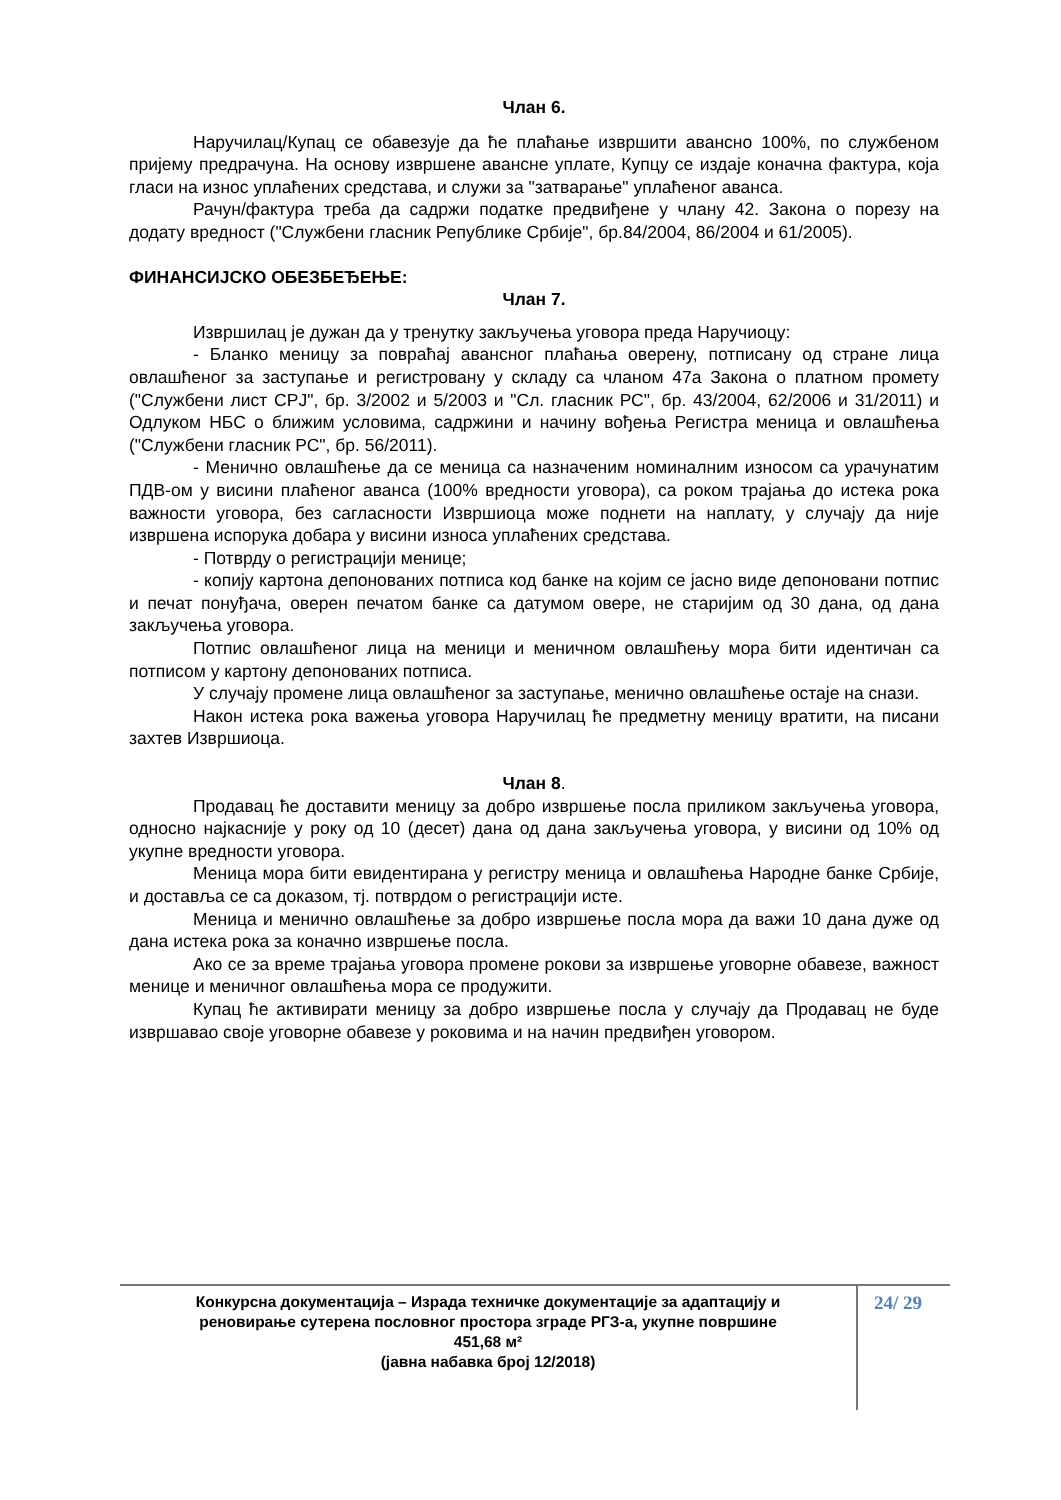Члан 6.
Наручилац/Купац се обавезује да ће плаћање извршити авансно 100%, по службеном пријему предрачуна. На основу извршене авансне уплате, Купцу се издаје коначна фактура, која гласи на износ уплаћених средстава, и служи за "затварање" уплаћеног аванса.
Рачун/фактура треба да садржи податке предвиђене у члану 42. Закона о порезу на додату вредност ("Службени гласник Републике Србије", бр.84/2004, 86/2004 и 61/2005).
ФИНАНСИЈСКО ОБЕЗБЕЂЕЊЕ:
Члан 7.
Извршилац је дужан да у тренутку закључења уговора преда Наручиоцу:
- Бланко меницу за повраћај авансног плаћања оверену, потписану од стране лица овлашћеног за заступање и регистровану у складу са чланом 47а Закона о платном промету ("Службени лист СРЈ", бр. 3/2002 и 5/2003 и "Сл. гласник РС", бр. 43/2004, 62/2006 и 31/2011) и Одлуком НБС о ближим условима, садржини и начину вођења Регистра меница и овлашћења ("Службени гласник РС", бр. 56/2011).
- Менично овлашћење да се меница са назначеним номиналним износом са урачунатим ПДВ-ом у висини плаћеног аванса (100% вредности уговора), са роком трајања до истека рока важности уговора, без сагласности Извршиоца може поднети на наплату, у случају да није извршена испорука добара у висини износа уплаћених средстава.
- Потврду о регистрацији менице;
- копију картона депонованих потписа код банке на којим се јасно виде депоновани потпис и печат понуђача, оверен печатом банке са датумом овере, не старијим од 30 дана, од дана закључења уговора.
Потпис овлашћеног лица на меници и меничном овлашћењу мора бити идентичан са потписом у картону депонованих потписа.
У случају промене лица овлашћеног за заступање, менично овлашћење остаје на снази.
Након истека рока важења уговора Наручилац ће предметну меницу вратити, на писани захтев Извршиоца.
Члан 8.
Продавац ће доставити меницу за добро извршење посла приликом закључења уговора, односно најкасније у року од 10 (десет) дана од дана закључења уговора, у висини од 10% од укупне вредности уговора.
Меница мора бити евидентирана у регистру меница и овлашћења Народне банке Србије, и доставља се са доказом, тј. потврдом о регистрацији исте.
Меница и менично овлашћење за добро извршење посла мора да важи 10 дана дуже од дана истека рока за коначно извршење посла.
Ако се за време трајања уговора промене рокови за извршење уговорне обавезе, важност менице и меничног овлашћења мора се продужити.
Купац ће активирати меницу за добро извршење посла у случају да Продавац не буде извршавао своје уговорне обавезе у роковима и на начин предвиђен уговором.
Конкурсна документација – Израда техничке документације за адаптацију и
реновирање сутерена пословног простора зграде РГЗ-а, укупне површине
451,68 м²
(јавна набавка број 12/2018)
24/ 29